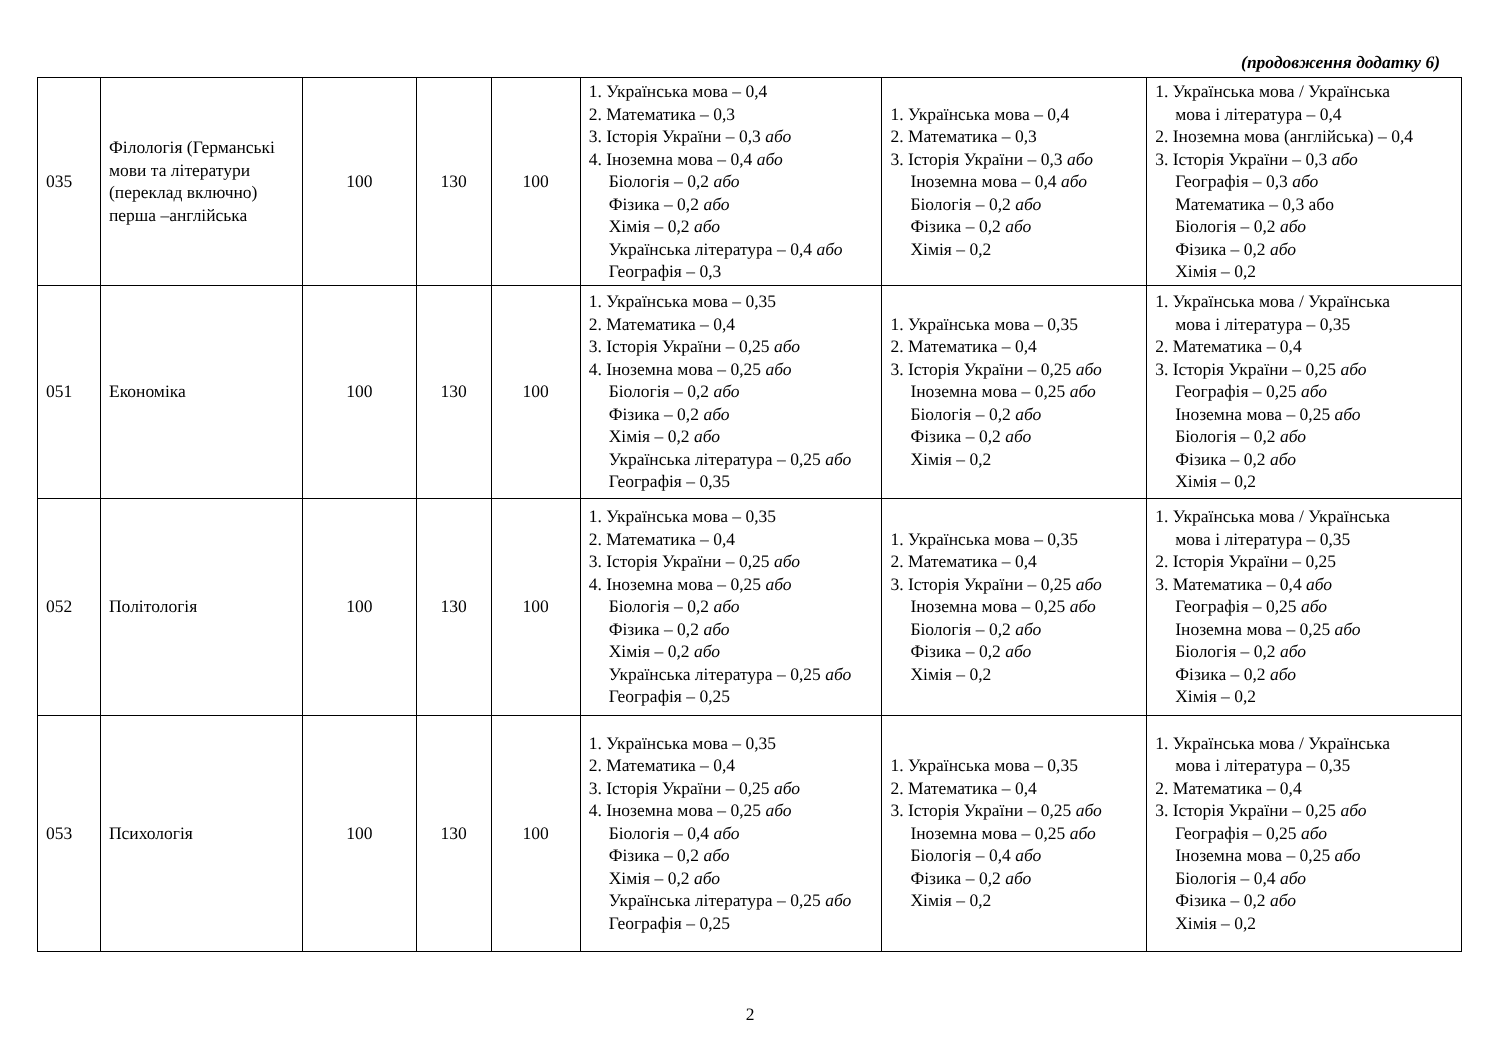(продовження додатку 6)
| 035 | Філологія (Германські мови та літератури (переклад включно) перша –англійська | 100 | 130 | 100 | 1. Українська мова – 0,4 2. Математика – 0,3 3. Історія України – 0,3 або 4. Іноземна мова – 0,4 або Біологія – 0,2 або Фізика – 0,2 або Хімія – 0,2 або Українська література – 0,4 або Географія – 0,3 | 1. Українська мова – 0,4 2. Математика – 0,3 3. Історія України – 0,3 або Іноземна мова – 0,4 або Біологія – 0,2 або Фізика – 0,2 або Хімія – 0,2 | 1. Українська мова / Українська мова і література – 0,4 2. Іноземна мова (англійська) – 0,4 3. Історія України – 0,3 або Географія – 0,3 або Математика – 0,3 або Біологія – 0,2 або Фізика – 0,2 або Хімія – 0,2 |
| 051 | Економіка | 100 | 130 | 100 | 1. Українська мова – 0,35 2. Математика – 0,4 3. Історія України – 0,25 або 4. Іноземна мова – 0,25 або Біологія – 0,2 або Фізика – 0,2 або Хімія – 0,2 або Українська література – 0,25 або Географія – 0,35 | 1. Українська мова – 0,35 2. Математика – 0,4 3. Історія України – 0,25 або Іноземна мова – 0,25 або Біологія – 0,2 або Фізика – 0,2 або Хімія – 0,2 | 1. Українська мова / Українська мова і література – 0,35 2. Математика – 0,4 3. Історія України – 0,25 або Географія – 0,25 або Іноземна мова – 0,25 або Біологія – 0,2 або Фізика – 0,2 або Хімія – 0,2 |
| 052 | Політологія | 100 | 130 | 100 | 1. Українська мова – 0,35 2. Математика – 0,4 3. Історія України – 0,25 або 4. Іноземна мова – 0,25 або Біологія – 0,2 або Фізика – 0,2 або Хімія – 0,2 або Українська література – 0,25 або Географія – 0,25 | 1. Українська мова – 0,35 2. Математика – 0,4 3. Історія України – 0,25 або Іноземна мова – 0,25 або Біологія – 0,2 або Фізика – 0,2 або Хімія – 0,2 | 1. Українська мова / Українська мова і література – 0,35 2. Історія України – 0,25 3. Математика – 0,4 або Географія – 0,25 або Іноземна мова – 0,25 або Біологія – 0,2 або Фізика – 0,2 або Хімія – 0,2 |
| 053 | Психологія | 100 | 130 | 100 | 1. Українська мова – 0,35 2. Математика – 0,4 3. Історія України – 0,25 або 4. Іноземна мова – 0,25 або Біологія – 0,4 або Фізика – 0,2 або Хімія – 0,2 або Українська література – 0,25 або Географія – 0,25 | 1. Українська мова – 0,35 2. Математика – 0,4 3. Історія України – 0,25 або Іноземна мова – 0,25 або Біологія – 0,4 або Фізика – 0,2 або Хімія – 0,2 | 1. Українська мова / Українська мова і література – 0,35 2. Математика – 0,4 3. Історія України – 0,25 або Географія – 0,25 або Іноземна мова – 0,25 або Біологія – 0,4 або Фізика – 0,2 або Хімія – 0,2 |
2